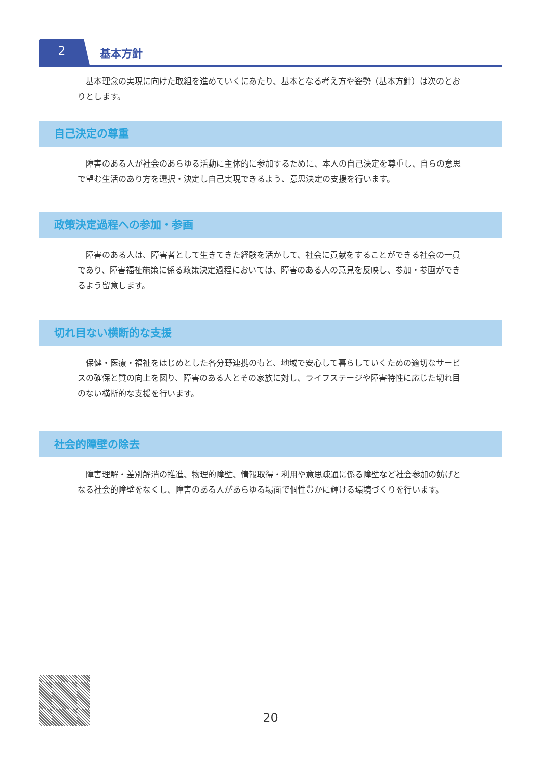2 基本方針
　基本理念の実現に向けた取組を進めていくにあたり、基本となる考え方や姿勢（基本方針）は次のとおりとします。
自己決定の尊重
　障害のある人が社会のあらゆる活動に主体的に参加するために、本人の自己決定を尊重し、自らの意思で望む生活のあり方を選択・決定し自己実現できるよう、意思決定の支援を行います。
政策決定過程への参加・参画
　障害のある人は、障害者として生きてきた経験を活かして、社会に貢献をすることができる社会の一員であり、障害福祉施策に係る政策決定過程においては、障害のある人の意見を反映し、参加・参画ができるよう留意します。
切れ目ない横断的な支援
　保健・医療・福祉をはじめとした各分野連携のもと、地域で安心して暮らしていくための適切なサービスの確保と質の向上を図り、障害のある人とその家族に対し、ライフステージや障害特性に応じた切れ目のない横断的な支援を行います。
社会的障壁の除去
　障害理解・差別解消の推進、物理的障壁、情報取得・利用や意思疎通に係る障壁など社会参加の妨げとなる社会的障壁をなくし、障害のある人があらゆる場面で個性豊かに輝ける環境づくりを行います。
20